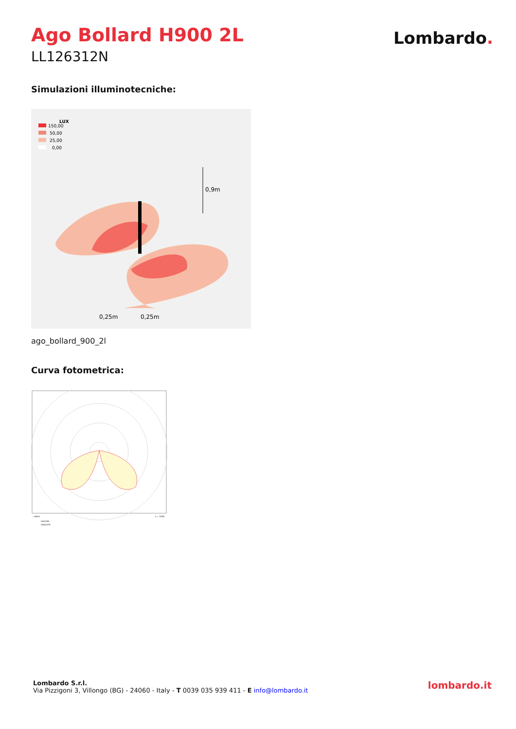Ago Bollard H900 2L
LL126312N
Lombardo.
Simulazioni illuminotecniche:
LUX
150,00
50,00
25,00
0,00
0,9m
0,25m
0,25m
ago_bollard_900_2l
Curva fotometrica:
cd/klm
η = 100%
C0/C180
C90/C270
Lombardo S.r.l.
Via Pizzigoni 3, Villongo (BG) - 24060 - Italy - T 0039 035 939 411 - E info@lombardo.it
lombardo.it